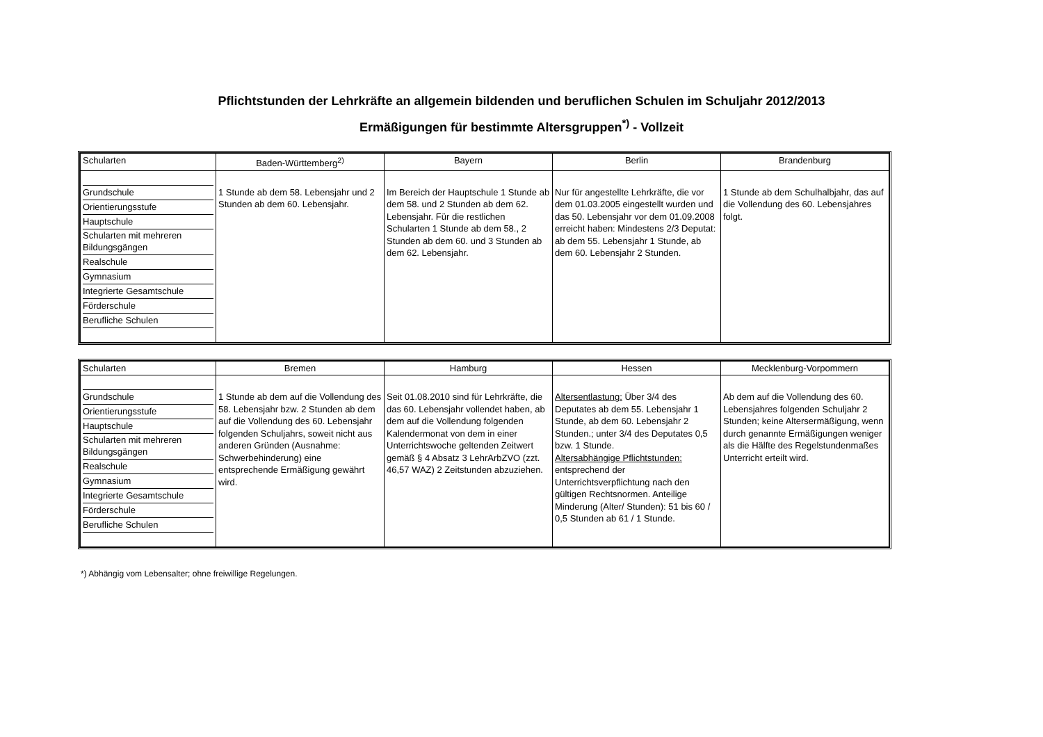Pflichtstunden der Lehrkräfte an allgemein bildenden und beruflichen Schulen im Schuljahr 2012/2013
Ermäßigungen für bestimmte Altersgruppen<sup>*)</sup> - Vollzeit
| Schularten | Baden-Württemberg<sup>2)</sup> | Bayern | Berlin | Brandenburg |
| --- | --- | --- | --- | --- |
| Grundschule Orientierungsstufe Hauptschule Schularten mit mehreren Bildungsgängen Realschule Gymnasium Integrierte Gesamtschule Förderschule Berufliche Schulen | 1 Stunde ab dem 58. Lebensjahr und 2 Stunden ab dem 60. Lebensjahr. | Im Bereich der Hauptschule 1 Stunde ab dem 58. und 2 Stunden ab dem 62. Lebensjahr. Für die restlichen Schularten 1 Stunde ab dem 58., 2 Stunden ab dem 60. und 3 Stunden ab dem 62. Lebensjahr. | Nur für angestellte Lehrkräfte, die vor dem 01.03.2005 eingestellt wurden und das 50. Lebensjahr vor dem 01.09.2008 erreicht haben: Mindestens 2/3 Deputat: ab dem 55. Lebensjahr 1 Stunde, ab dem 60. Lebensjahr 2 Stunden. | 1 Stunde ab dem Schulhalbjahr, das auf die Vollendung des 60. Lebensjahres folgt. |
| Schularten | Bremen | Hamburg | Hessen | Mecklenburg-Vorpommern |
| --- | --- | --- | --- | --- |
| Grundschule Orientierungsstufe Hauptschule Schularten mit mehreren Bildungsgängen Realschule Gymnasium Integrierte Gesamtschule Förderschule Berufliche Schulen | 1 Stunde ab dem auf die Vollendung des 58. Lebensjahr bzw. 2 Stunden ab dem auf die Vollendung des 60. Lebensjahr folgenden Schuljahrs, soweit nicht aus anderen Gründen (Ausnahme: Schwerbehinderung) eine entsprechende Ermäßigung gewährt wird. | Seit 01.08.2010 sind für Lehrkräfte, die das 60. Lebensjahr vollendet haben, ab dem auf die Vollendung folgenden Kalendermonat von dem in einer Unterrichtswoche geltenden Zeitwert gemäß § 4 Absatz 3 LehrArbZVO (zzt. 46,57 WAZ) 2 Zeitstunden abzuziehen. | Altersentlastung: Über 3/4 des Deputates ab dem 55. Lebensjahr 1 Stunde, ab dem 60. Lebensjahr 2 Stunden.; unter 3/4 des Deputates 0,5 bzw. 1 Stunde. Altersabhängige Pflichtstunden: entsprechend der Unterrichtsverpflichtung nach den gültigen Rechtsnormen. Anteilige Minderung (Alter/ Stunden): 51 bis 60 / 0,5 Stunden ab 61 / 1 Stunde. | Ab dem auf die Vollendung des 60. Lebensjahres folgenden Schuljahr 2 Stunden; keine Altersermäßigung, wenn durch genannte Ermäßigungen weniger als die Hälfte des Regelstundenmaßes Unterricht erteilt wird. |
*) Abhängig vom Lebensalter; ohne freiwillige Regelungen.